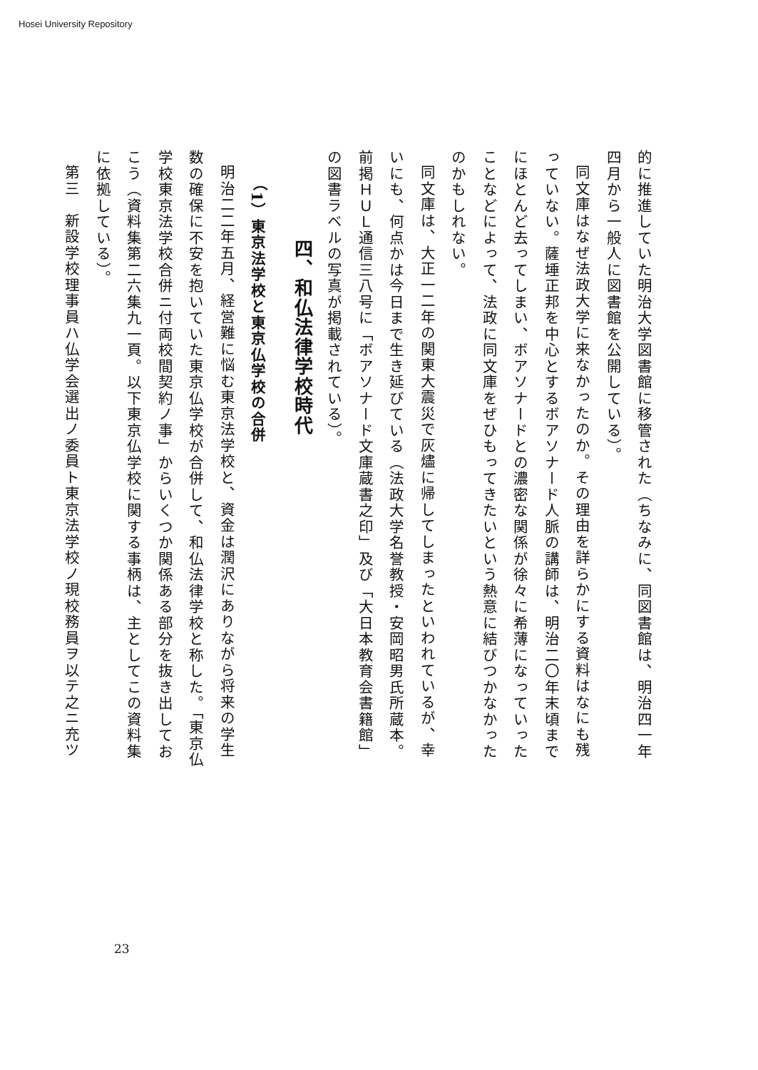Hosei University Repository
的に推進していた明治大学図書館に移管された（ちなみに、同図書館は、明治四一年四月から一般人に図書館を公開している）。
同文庫はなぜ法政大学に来なかったのか。その理由を詳らかにする資料はなにも残っていない。薩埵正邦を中心とするボアソナード人脈の講師は、明治二〇年末頃までにほとんど去ってしまい、ボアソナードとの濃密な関係が徐々に希薄になっていったことなどによって、法政に同文庫をぜひもってきたいという熱意に結びつかなかったのかもしれない。
同文庫は、大正一二年の関東大震災で灰燼に帰してしまったといわれているが、幸いにも、何点かは今日まで生き延びている（法政大学名誉教授・安岡昭男氏所蔵本。前掲ＨＵＬ通信三八号に「ボアソナード文庫蔵書之印」及び「大日本教育会書籍館」の図書ラベルの写真が掲載されている）。
四、和仏法律学校時代
（1）東京法学校と東京仏学校の合併
明治二二年五月、経営難に悩む東京法学校と、資金は潤沢にありながら将来の学生数の確保に不安を抱いていた東京仏学校が合併して、和仏法律学校と称した。「東京仏学校東京法学校合併ニ付両校間契約ノ事」からいくつか関係ある部分を抜き出しておこう（資料集第二六集九一頁。以下東京仏学校に関する事柄は、主としてこの資料集に依拠している）。
第三　新設学校理事員ハ仏学会選出ノ委員ト東京法学校ノ現校務員ヲ以テ之ニ充ツ
23